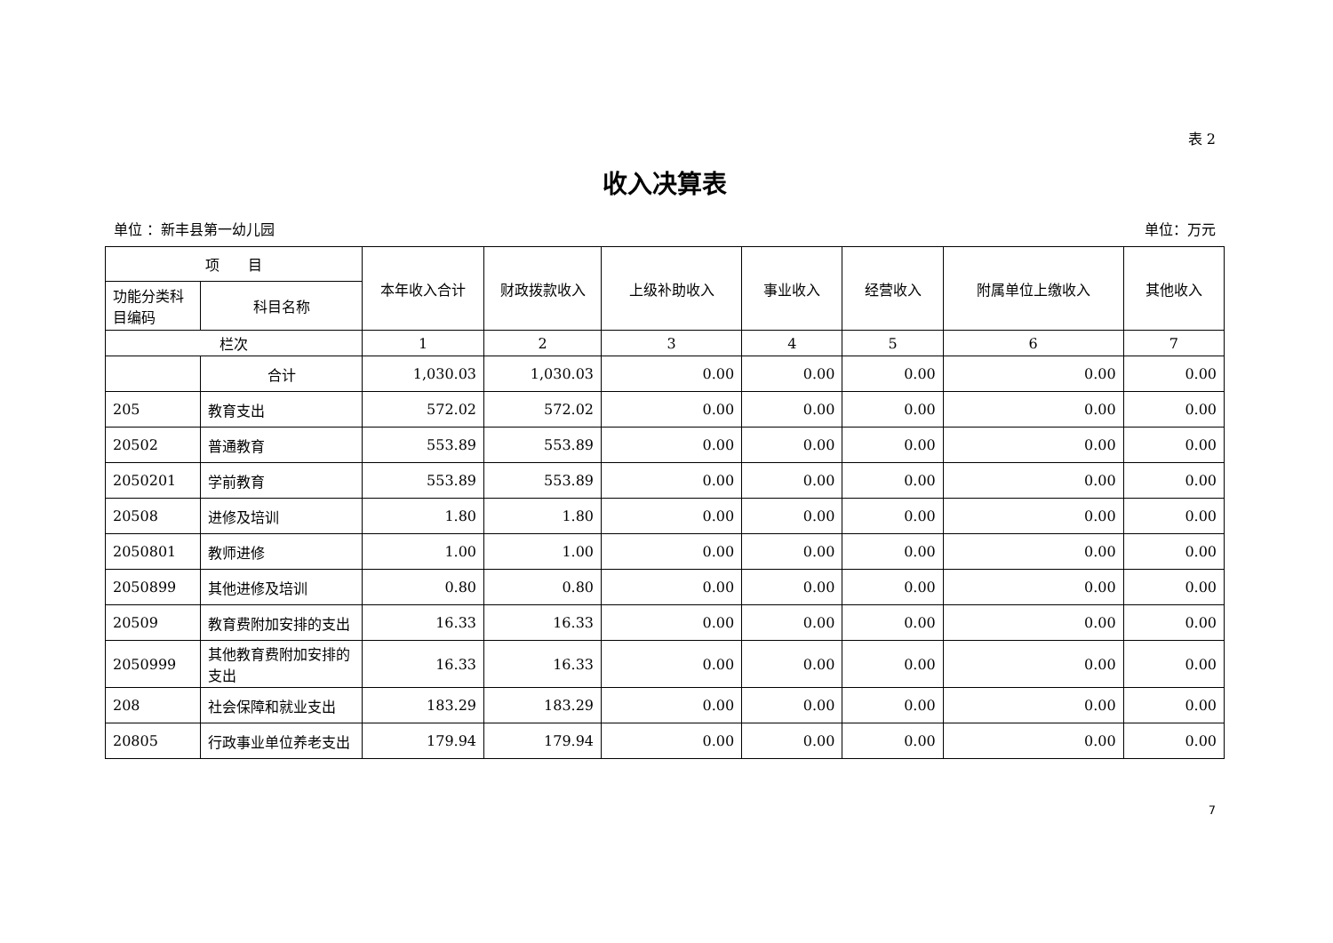表 2
收入决算表
单位 ：新丰县第一幼儿园 单位：万元
| 项 目 | | 本年收入合计 | 财政拨款收入 | 上级补助收入 | 事业收入 | 经营收入 | 附属单位上缴收入 | 其他收入 |
| --- | --- | --- | --- | --- | --- | --- | --- | --- |
| 功能分类科目编码 | 科目名称 | | | | | | | |
| 栏次 | | 1 | 2 | 3 | 4 | 5 | 6 | 7 |
| | 合计 | 1,030.03 | 1,030.03 | 0.00 | 0.00 | 0.00 | 0.00 | 0.00 |
| 205 | 教育支出 | 572.02 | 572.02 | 0.00 | 0.00 | 0.00 | 0.00 | 0.00 |
| 20502 | 普通教育 | 553.89 | 553.89 | 0.00 | 0.00 | 0.00 | 0.00 | 0.00 |
| 2050201 | 学前教育 | 553.89 | 553.89 | 0.00 | 0.00 | 0.00 | 0.00 | 0.00 |
| 20508 | 进修及培训 | 1.80 | 1.80 | 0.00 | 0.00 | 0.00 | 0.00 | 0.00 |
| 2050801 | 教师进修 | 1.00 | 1.00 | 0.00 | 0.00 | 0.00 | 0.00 | 0.00 |
| 2050899 | 其他进修及培训 | 0.80 | 0.80 | 0.00 | 0.00 | 0.00 | 0.00 | 0.00 |
| 20509 | 教育费附加安排的支出 | 16.33 | 16.33 | 0.00 | 0.00 | 0.00 | 0.00 | 0.00 |
| 2050999 | 其他教育费附加安排的支出 | 16.33 | 16.33 | 0.00 | 0.00 | 0.00 | 0.00 | 0.00 |
| 208 | 社会保障和就业支出 | 183.29 | 183.29 | 0.00 | 0.00 | 0.00 | 0.00 | 0.00 |
| 20805 | 行政事业单位养老支出 | 179.94 | 179.94 | 0.00 | 0.00 | 0.00 | 0.00 | 0.00 |
7